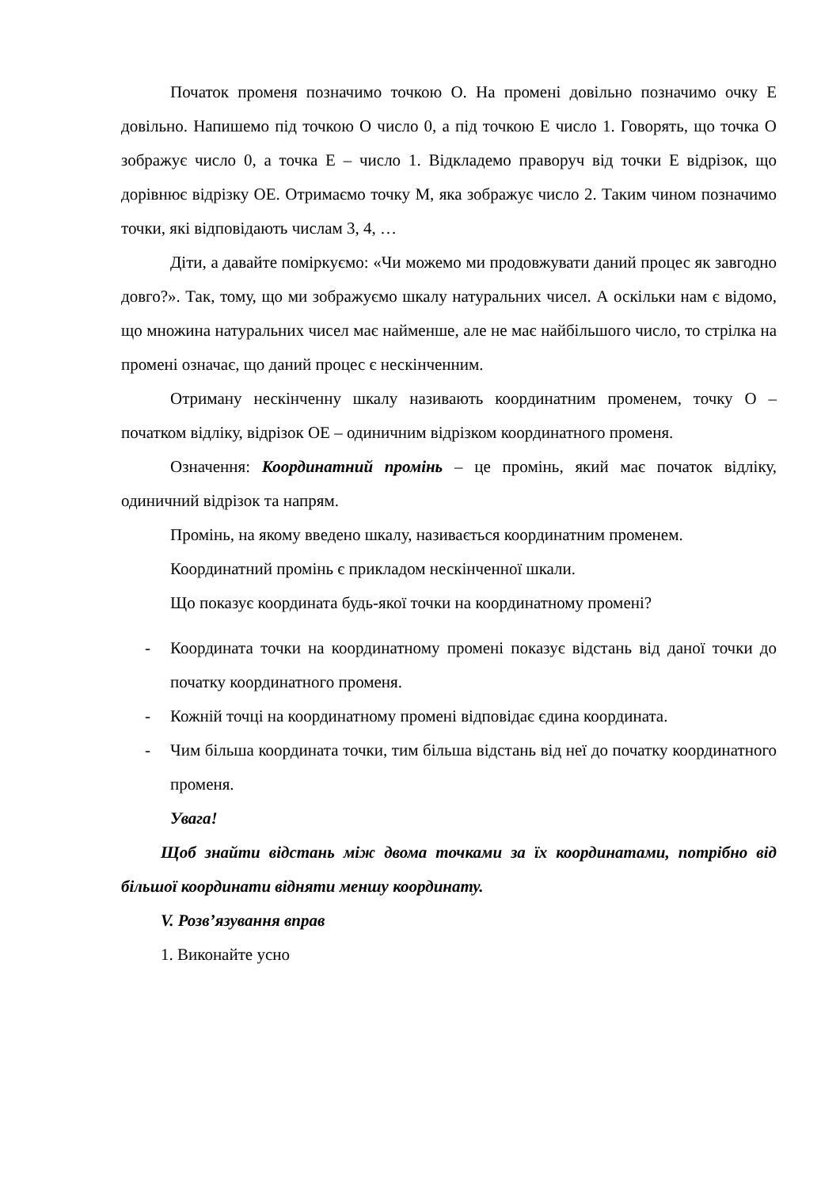Початок променя позначимо точкою О. На промені довільно позначимо очку Е довільно. Напишемо під точкою О число 0, а під точкою Е число 1. Говорять, що точка О зображує число 0, а точка Е – число 1. Відкладемо праворуч від точки Е відрізок, що дорівнює відрізку ОЕ. Отримаємо точку М, яка зображує число 2. Таким чином позначимо точки, які відповідають числам 3, 4, …
Діти, а давайте поміркуємо: «Чи можемо ми продовжувати даний процес як завгодно довго?». Так, тому, що ми зображуємо шкалу натуральних чисел. А оскільки нам є відомо, що множина натуральних чисел має найменше, але не має найбільшого число, то стрілка на промені означає, що даний процес є нескінченним.
Отриману нескінченну шкалу називають координатним променем, точку О – початком відліку, відрізок ОЕ – одиничним відрізком координатного променя.
Означення: Координатний промінь – це промінь, який має початок відліку, одиничний відрізок та напрям.
Промінь, на якому введено шкалу, називається координатним променем.
Координатний промінь є прикладом нескінченної шкали.
Що показує координата будь-якої точки на координатному промені?
- Координата точки на координатному промені показує відстань від даної точки до початку координатного променя.
- Кожній точці на координатному промені відповідає єдина координата.
- Чим більша координата точки, тим більша відстань від неї до початку координатного променя.
Увага!
Щоб знайти відстань між двома точками за їх координатами, потрібно від більшої координати відняти меншу координату.
V. Розв’язування вправ
1. Виконайте усно